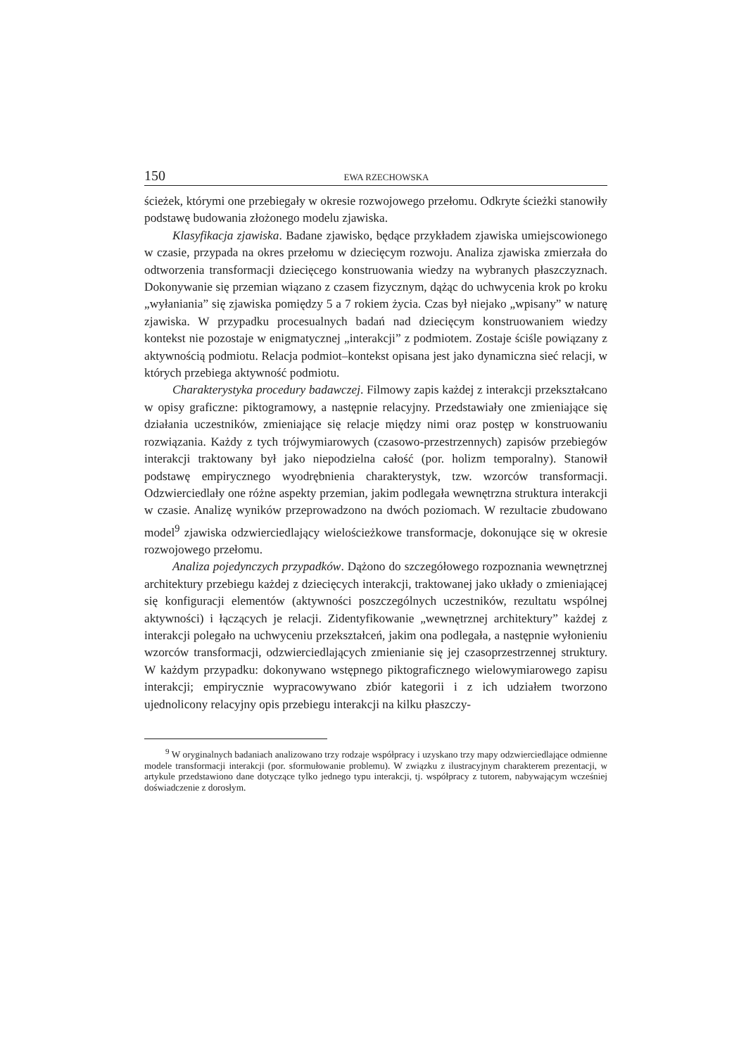150 EWA RZECHOWSKA
ścieżek, którymi one przebiegały w okresie rozwojowego przełomu. Odkryte ścieżki stanowiły podstawę budowania złożonego modelu zjawiska.
Klasyfikacja zjawiska. Badane zjawisko, będące przykładem zjawiska umiejscowionego w czasie, przypada na okres przełomu w dziecięcym rozwoju. Analiza zjawiska zmierzała do odtworzenia transformacji dziecięcego konstruowania wiedzy na wybranych płaszczyznach. Dokonywanie się przemian wiązano z czasem fizycznym, dążąc do uchwycenia krok po kroku „wyłaniania” się zjawiska pomiędzy 5 a 7 rokiem życia. Czas był niejako „wpisany” w naturę zjawiska. W przypadku procesualnych badań nad dziecięcym konstruowaniem wiedzy kontekst nie pozostaje w enigmatycznej „interakcji” z podmiotem. Zostaje ściśle powiązany z aktywnością podmiotu. Relacja podmiot–kontekst opisana jest jako dynamiczna sieć relacji, w których przebiega aktywność podmiotu.
Charakterystyka procedury badawczej. Filmowy zapis każdej z interakcji przekształcano w opisy graficzne: piktogramowy, a następnie relacyjny. Przedstawiały one zmieniające się działania uczestników, zmieniające się relacje między nimi oraz postęp w konstruowaniu rozwiązania. Każdy z tych trójwymiarowych (czasowo-przestrzennych) zapisów przebiegów interakcji traktowany był jako niepodzielna całość (por. holizm temporalny). Stanowił podstawę empirycznego wyodrębnienia charakterystyk, tzw. wzorców transformacji. Odzwierciedlały one różne aspekty przemian, jakim podlegała wewnętrzna struktura interakcji w czasie. Analizę wyników przeprowadzono na dwóch poziomach. W rezultacie zbudowano model<sup>9</sup> zjawiska odzwierciedlający wielościeżkowe transformacje, dokonujące się w okresie rozwojowego przełomu.
Analiza pojedynczych przypadków. Dążono do szczegółowego rozpoznania wewnętrznej architektury przebiegu każdej z dziecięcych interakcji, traktowanej jako układy o zmieniającej się konfiguracji elementów (aktywności poszczególnych uczestników, rezultatu wspólnej aktywności) i łączących je relacji. Zidentyfikowanie „wewnętrznej architektury” każdej z interakcji polegało na uchwyceniu przekształceń, jakim ona podlegała, a następnie wyłonieniu wzorców transformacji, odzwierciedlających zmienianie się jej czasoprzestrzennej struktury. W każdym przypadku: dokonywano wstępnego piktograficznego wielowymiarowego zapisu interakcji; empirycznie wypracowywano zbiór kategorii i z ich udziałem tworzono ujednolicony relacyjny opis przebiegu interakcji na kilku płaszczy-
<sup>9</sup> W oryginalnych badaniach analizowano trzy rodzaje współpracy i uzyskano trzy mapy odzwierciedlające odmienne modele transformacji interakcji (por. sformułowanie problemu). W związku z ilustracyjnym charakterem prezentacji, w artykule przedstawiono dane dotyczące tylko jednego typu interakcji, tj. współpracy z tutorem, nabywającym wcześniej doświadczenie z dorosłym.